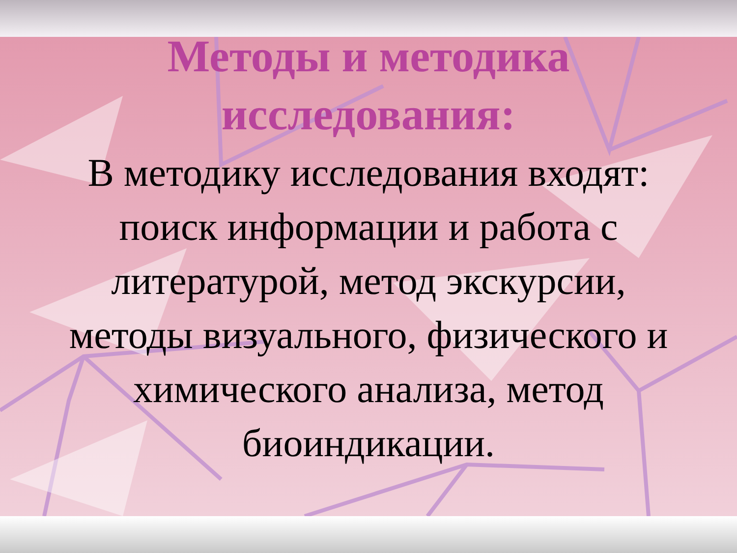Методы и методика
исследования:
В методику исследования входят: поиск информации и работа с литературой, метод экскурсии, методы визуального, физического и химического анализа, метод биоиндикации.